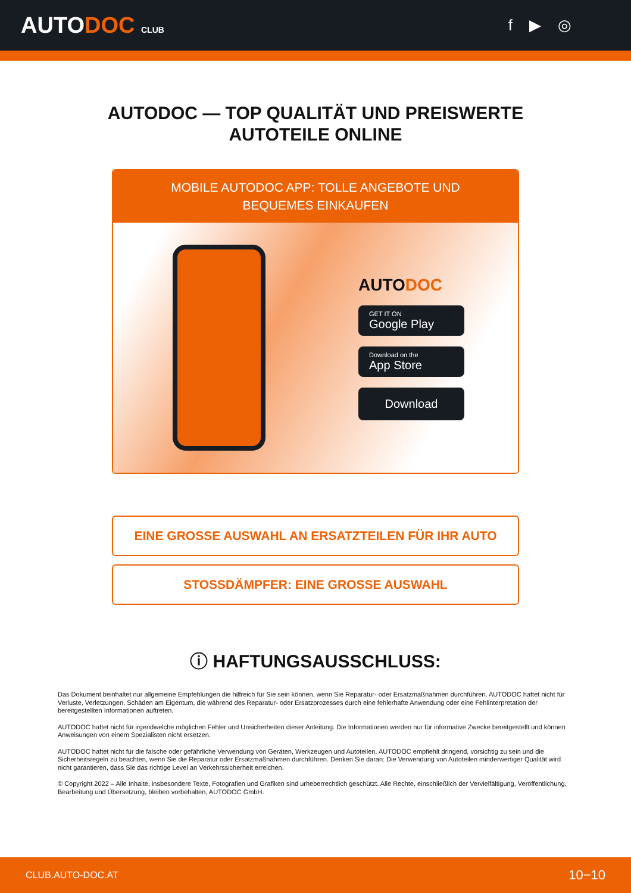AUTODOC CLUB
f ▶ ◎
AUTODOC — TOP QUALITÄT UND PREISWERTE
AUTOTEILE ONLINE
MOBILE AUTODOC APP: TOLLE ANGEBOTE UND BEQUEMES EINKAUFEN
AUTODOC
GET IT ON
Google Play
Download on the
App Store
Download
EINE GROSSE AUSWAHL AN ERSATZTEILEN FÜR IHR AUTO
STOSSDÄMPFER: EINE GROSSE AUSWAHL
ⓘ HAFTUNGSAUSSCHLUSS:
Das Dokument beinhaltet nur allgemeine Empfehlungen die hilfreich für Sie sein können, wenn Sie Reparatur- oder Ersatzmaßnahmen durchführen. AUTODOC haftet nicht für Verluste, Verletzungen, Schäden am Eigentum, die während des Reparatur- oder Ersatzprozesses durch eine fehlerhafte Anwendung oder eine Fehlinterpretation der bereitgestellten Informationen auftreten.
AUTODOC haftet nicht für irgendwelche möglichen Fehler und Unsicherheiten dieser Anleitung. Die Informationen werden nur für informative Zwecke bereitgestellt und können Anweisungen von einem Spezialisten nicht ersetzen.
AUTODOC haftet nicht für die falsche oder gefährliche Verwendung von Geräten, Werkzeugen und Autoteilen. AUTODOC empfiehlt dringend, vorsichtig zu sein und die Sicherheitsregeln zu beachten, wenn Sie die Reparatur oder Ersatzmaßnahmen durchführen. Denken Sie daran: Die Verwendung von Autoteilen minderwertiger Qualität wird nicht garantieren, dass Sie das richtige Level an Verkehrssicherheit erreichen.
© Copyright 2022 – Alle Inhalte, insbesondere Texte, Fotografien und Grafiken sind urheberrechtlich geschützt. Alle Rechte, einschließlich der Vervielfältigung, Veröffentlichung, Bearbeitung und Übersetzung, bleiben vorbehalten, AUTODOC GmbH.
CLUB.AUTO-DOC.AT 10−10